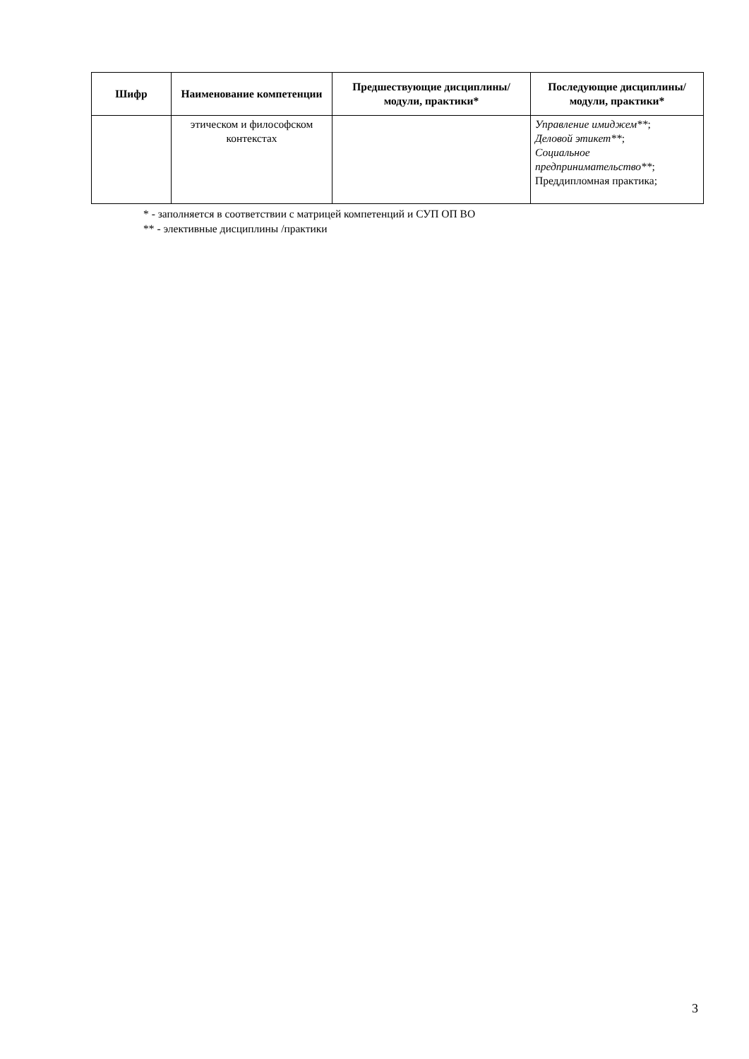| Шифр | Наименование компетенции | Предшествующие дисциплины/модули, практики* | Последующие дисциплины/модули, практики* |
| --- | --- | --- | --- |
| | этическом и философском контекстах | | Управление имиджем** ; Деловой этикет** ; Социальное предпринимательство** ; Преддипломная практика; |
* - заполняется в соответствии с матрицей компетенций и СУП ОП ВО
** - элективные дисциплины /практики
3